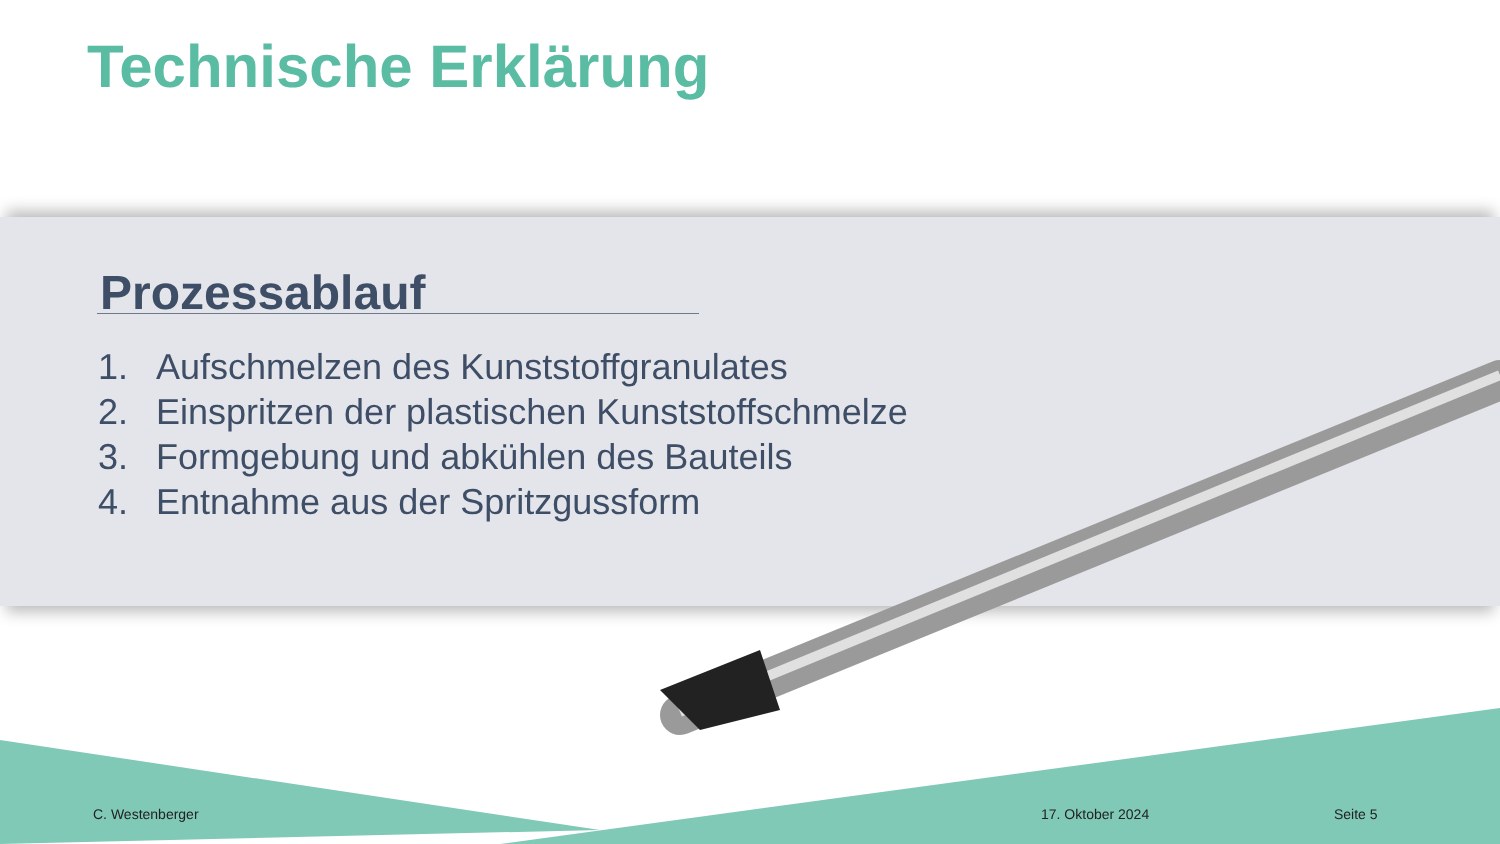Technische Erklärung
Prozessablauf
1. Aufschmelzen des Kunststoffgranulates
2. Einspritzen der plastischen Kunststoffschmelze
3. Formgebung und abkühlen des Bauteils
4. Entnahme aus der Spritzgussform
C. Westenberger 17. Oktober 2024 Seite 5